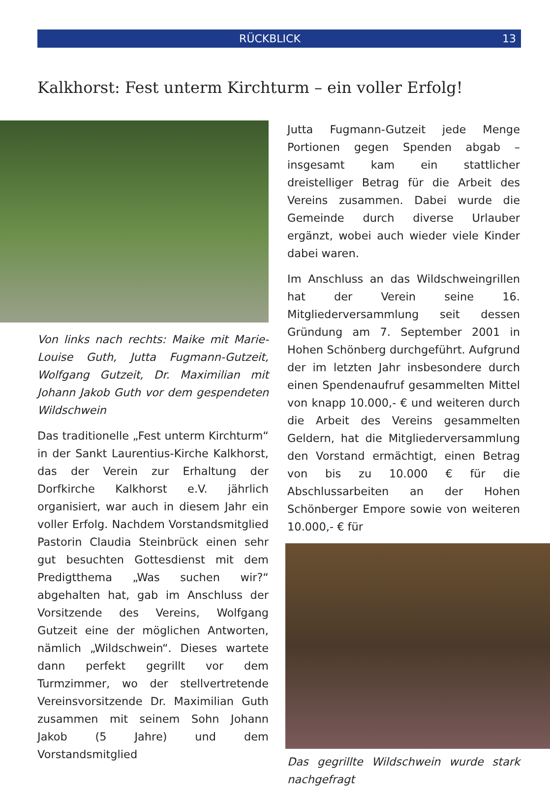RÜCKBLICK 13
Kalkhorst: Fest unterm Kirchturm – ein voller Erfolg!
Von links nach rechts: Maike mit Marie-Louise Guth, Jutta Fugmann-Gutzeit, Wolfgang Gutzeit, Dr. Maximilian mit Johann Jakob Guth vor dem gespendeten Wildschwein
Das traditionelle „Fest unterm Kirchturm“ in der Sankt Laurentius-Kirche Kalkhorst, das der Verein zur Erhaltung der Dorfkirche Kalkhorst e.V. jährlich organisiert, war auch in diesem Jahr ein voller Erfolg. Nachdem Vorstandsmitglied Pastorin Claudia Steinbrück einen sehr gut besuchten Gottesdienst mit dem Predigtthema „Was suchen wir?“ abgehalten hat, gab im Anschluss der Vorsitzende des Vereins, Wolfgang Gutzeit eine der möglichen Antworten, nämlich „Wildschwein“. Dieses wartete dann perfekt gegrillt vor dem Turmzimmer, wo der stellvertretende Vereinsvorsitzende Dr. Maximilian Guth zusammen mit seinem Sohn Johann Jakob (5 Jahre) und dem Vorstandsmitglied
Jutta Fugmann-Gutzeit jede Menge Portionen gegen Spenden abgab – insgesamt kam ein stattlicher dreistelliger Betrag für die Arbeit des Vereins zusammen. Dabei wurde die Gemeinde durch diverse Urlauber ergänzt, wobei auch wieder viele Kinder dabei waren.
Im Anschluss an das Wildschweingrillen hat der Verein seine 16. Mitgliederversammlung seit dessen Gründung am 7. September 2001 in Hohen Schönberg durchgeführt. Aufgrund der im letzten Jahr insbesondere durch einen Spendenaufruf gesammelten Mittel von knapp 10.000,- € und weiteren durch die Arbeit des Vereins gesammelten Geldern, hat die Mitgliederversammlung den Vorstand ermächtigt, einen Betrag von bis zu 10.000 € für die Abschlussarbeiten an der Hohen Schönberger Empore sowie von weiteren 10.000,- € für
Das gegrillte Wildschwein wurde stark nachgefragt